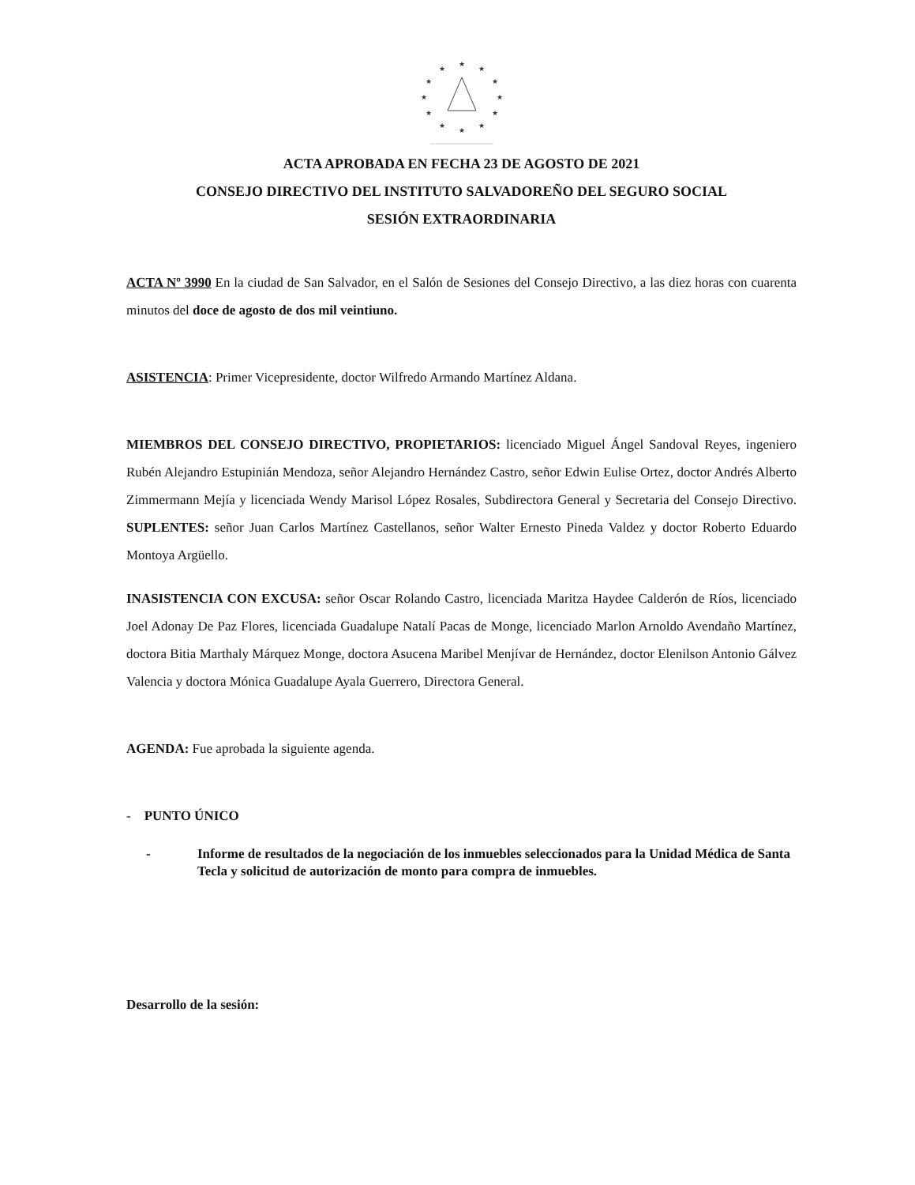★
★
★
★
★
★
★
★
★
★
★
★
ACTA APROBADA EN FECHA 23 DE AGOSTO DE 2021
CONSEJO DIRECTIVO DEL INSTITUTO SALVADOREÑO DEL SEGURO SOCIAL
SESIÓN EXTRAORDINARIA
ACTA Nº 3990 En la ciudad de San Salvador, en el Salón de Sesiones del Consejo Directivo, a las diez horas con cuarenta minutos del doce de agosto de dos mil veintiuno.
ASISTENCIA: Primer Vicepresidente, doctor Wilfredo Armando Martínez Aldana.
MIEMBROS DEL CONSEJO DIRECTIVO, PROPIETARIOS: licenciado Miguel Ángel Sandoval Reyes, ingeniero Rubén Alejandro Estupinián Mendoza, señor Alejandro Hernández Castro, señor Edwin Eulise Ortez, doctor Andrés Alberto Zimmermann Mejía y licenciada Wendy Marisol López Rosales, Subdirectora General y Secretaria del Consejo Directivo. SUPLENTES: señor Juan Carlos Martínez Castellanos, señor Walter Ernesto Pineda Valdez y doctor Roberto Eduardo Montoya Argüello.
INASISTENCIA CON EXCUSA: señor Oscar Rolando Castro, licenciada Maritza Haydee Calderón de Ríos, licenciado Joel Adonay De Paz Flores, licenciada Guadalupe Natalí Pacas de Monge, licenciado Marlon Arnoldo Avendaño Martínez, doctora Bitia Marthaly Márquez Monge, doctora Asucena Maribel Menjívar de Hernández, doctor Elenilson Antonio Gálvez Valencia y doctora Mónica Guadalupe Ayala Guerrero, Directora General.
AGENDA: Fue aprobada la siguiente agenda.
- PUNTO ÚNICO
- Informe de resultados de la negociación de los inmuebles seleccionados para la Unidad Médica de Santa Tecla y solicitud de autorización de monto para compra de inmuebles.
Desarrollo de la sesión: